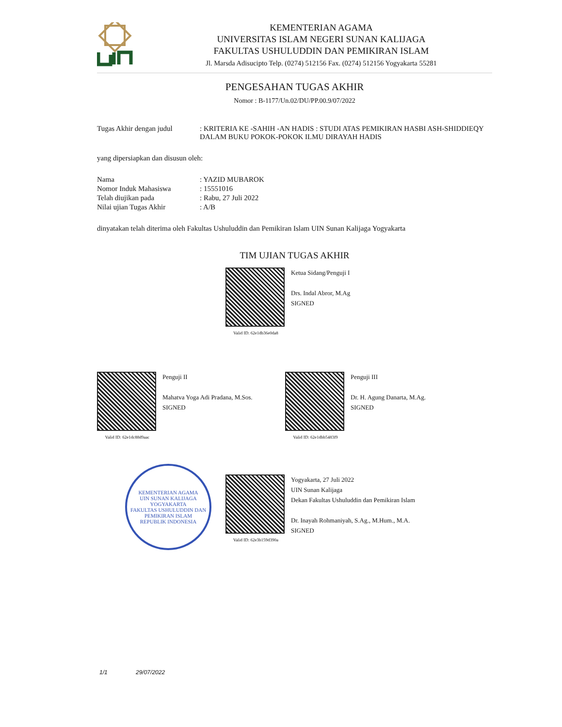KEMENTERIAN AGAMA
UNIVERSITAS ISLAM NEGERI SUNAN KALIJAGA
FAKULTAS USHULUDDIN DAN PEMIKIRAN ISLAM
Jl. Marsda Adisucipto Telp. (0274) 512156 Fax. (0274) 512156 Yogyakarta 55281
PENGESAHAN TUGAS AKHIR
Nomor : B-1177/Un.02/DU/PP.00.9/07/2022
| Tugas Akhir dengan judul | : KRITERIA KE -SAHIH -AN HADIS : STUDI ATAS PEMIKIRAN HASBI ASH-SHIDDIEQY DALAM BUKU POKOK-POKOK ILMU DIRAYAH HADIS |
yang dipersiapkan dan disusun oleh:
| Nama | : YAZID MUBAROK |
| Nomor Induk Mahasiswa | : 15551016 |
| Telah diujikan pada | : Rabu, 27 Juli 2022 |
| Nilai ujian Tugas Akhir | : A/B |
dinyatakan telah diterima oleh Fakultas Ushuluddin dan Pemikiran Islam UIN Sunan Kalijaga Yogyakarta
TIM UJIAN TUGAS AKHIR
Valid ID: 62e1db36e0da8
Ketua Sidang/Penguji I
Drs. Indal Abror, M.Ag
SIGNED
Valid ID: 62e1dc88d9aac
Penguji II
Mahatva Yoga Adi Pradana, M.Sos.
SIGNED
Valid ID: 62e1dbb5483f9
Penguji III
Dr. H. Agung Danarta, M.Ag.
SIGNED
KEMENTERIAN AGAMA
UIN SUNAN KALIJAGA YOGYAKARTA
FAKULTAS USHULUDDIN DAN PEMIKIRAN ISLAM
REPUBLIK INDONESIA
Valid ID: 62e3b159d390a
Yogyakarta, 27 Juli 2022
UIN Sunan Kalijaga
Dekan Fakultas Ushuluddin dan Pemikiran Islam
Dr. Inayah Rohmaniyah, S.Ag., M.Hum., M.A.
SIGNED
1/1 29/07/2022